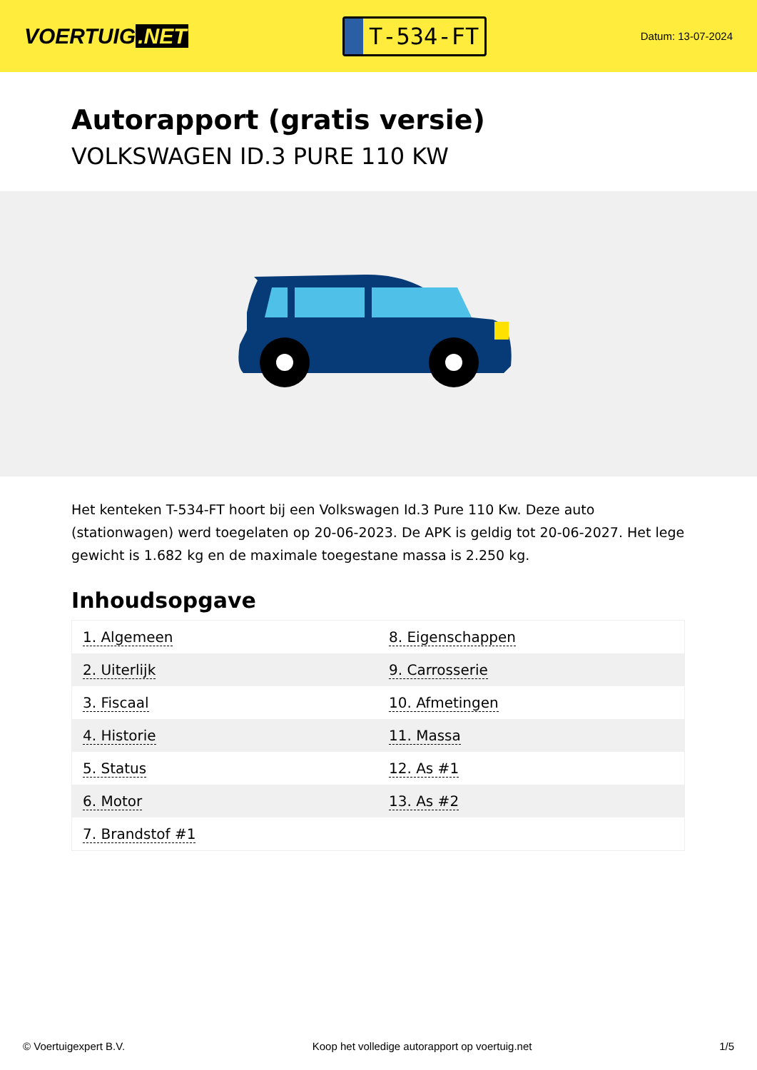VOERTUIG.NET
T-534-FT
Datum: 13-07-2024
Autorapport (gratis versie)
VOLKSWAGEN ID.3 PURE 110 KW
Het kenteken T-534-FT hoort bij een Volkswagen Id.3 Pure 110 Kw. Deze auto (stationwagen) werd toegelaten op 20-06-2023. De APK is geldig tot 20-06-2027. Het lege gewicht is 1.682 kg en de maximale toegestane massa is 2.250 kg.
Inhoudsopgave
| 1. Algemeen | 8. Eigenschappen |
| 2. Uiterlijk | 9. Carrosserie |
| 3. Fiscaal | 10. Afmetingen |
| 4. Historie | 11. Massa |
| 5. Status | 12. As #1 |
| 6. Motor | 13. As #2 |
| 7. Brandstof #1 | |
© Voertuigexpert B.V. Koop het volledige autorapport op voertuig.net 1/5